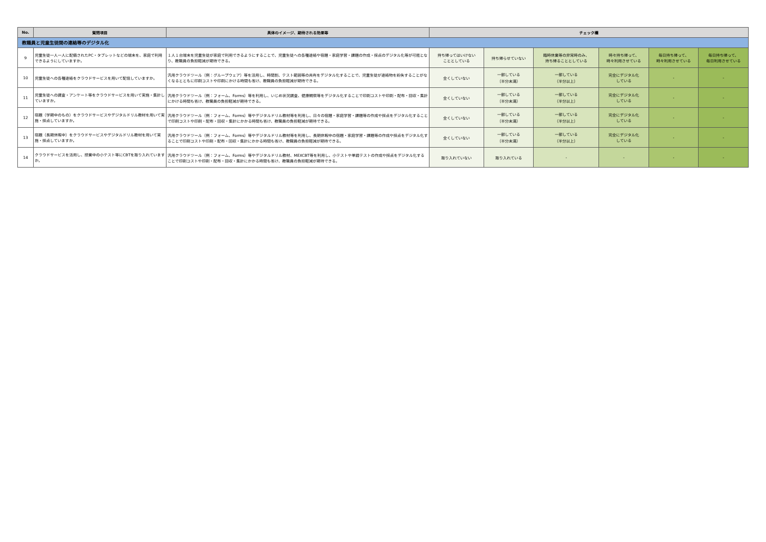| No. | 質問項目 | 具体のイメージ、期待される効果等 | チェック欄 | | | | | |
| --- | --- | --- | --- | --- | --- | --- | --- | --- |
| 教職員と児童生徒間の連絡等のデジタル化 | | | | | | | | |
| 9 | 児童生徒一人一人に配備されたPC・タブレットなどの端末を、家庭で利用できるようにしていますか。 | １人１台端末を児童生徒が家庭で利用できるようにすることで、児童生徒への各種連絡や宿題・家庭学習・課題の作成・採点のデジタル化等が可能となり、教職員の負担軽減が期待できる。 | 持ち帰ってはいけない こととしている | 持ち帰らせていない | 臨時休業等の非常時のみ、 持ち帰ることとしている | 時々持ち帰って、 時々利用させている | 毎日持ち帰って、 時々利用させている | 毎日持ち帰って、 毎日利用させている |
| 10 | 児童生徒への各種連絡をクラウドサービスを用いて配信していますか。 | 汎用クラウドツール（例：グループウェア）等を活用し、時間割、テスト範囲等の共有をデジタル化することで、児童生徒が連絡物を紛失することがなくなるとともに印刷コストや印刷にかける時間も省け、教職員の負担軽減が期待できる。 | 全くしていない | 一部している （半分未満） | 一部している （半分以上） | 完全にデジタル化 している | - | - |
| 11 | 児童生徒への調査・アンケート等をクラウドサービスを用いて実施・集計していますか。 | 汎用クラウドツール（例：フォーム、Forms）等を利用し、いじめ状況調査、健康観察等をデジタル化することで印刷コストや印刷・配布・回収・集計にかける時間も省け、教職員の負担軽減が期待できる。 | 全くしていない | 一部している （半分未満） | 一部している （半分以上） | 完全にデジタル化 している | - | - |
| 12 | 宿題（学期中のもの）をクラウドサービスやデジタルドリル教材を用いて実施・採点していますか。 | 汎用クラウドツール（例：フォーム、Forms）等やデジタルドリル教材等を利用し、日々の宿題・家庭学習・課題等の作成や採点をデジタル化することで印刷コストや印刷・配布・回収・集計にかかる時間も省け、教職員の負担軽減が期待できる。 | 全くしていない | 一部している （半分未満） | 一部している （半分以上） | 完全にデジタル化 している | - | - |
| 13 | 宿題（長期休暇中）をクラウドサービスやデジタルドリル教材を用いて実施・採点していますか。 | 汎用クラウドツール（例：フォーム、Forms）等やデジタルドリル教材等を利用し、長期休暇中の宿題・家庭学習・課題等の作成や採点をデジタル化することで印刷コストや印刷・配布・回収・集計にかかる時間も省け、教職員の負担軽減が期待できる。 | 全くしていない | 一部している （半分未満） | 一部している （半分以上） | 完全にデジタル化 している | - | - |
| 14 | クラウドサービスを活用し、授業中の小テスト等にCBTを取り入れていますか。 | 汎用クラウドツール（例：フォーム、Forms）等やデジタルドリル教材、MEXCBT等を利用し、小テストや単語テストの作成や採点をデジタル化することで印刷コストや印刷・配布・回収・集計にかかる時間も省け、教職員の負担軽減が期待できる。 | 取り入れていない | 取り入れている | - | - | - | - |